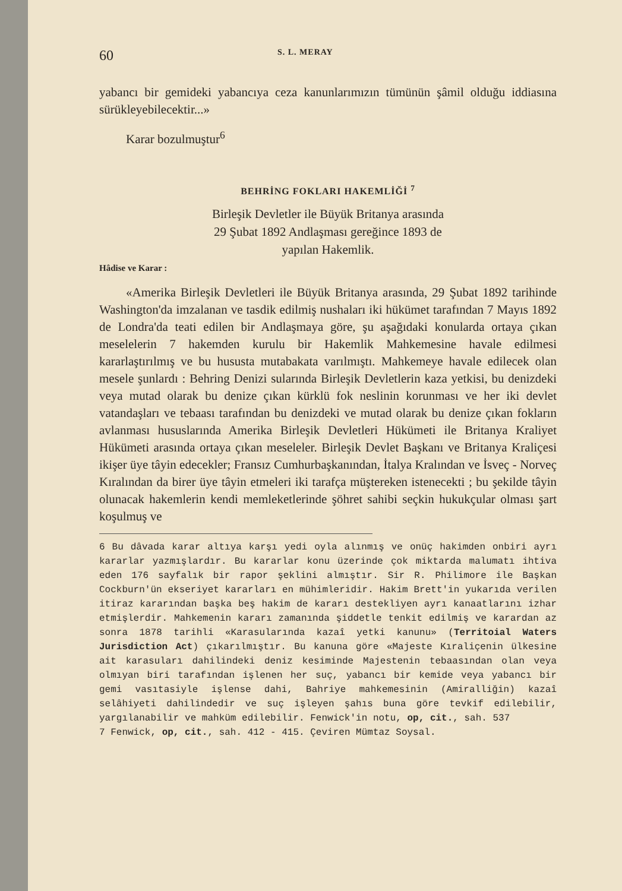60 S. L. MERAY
yabancı bir gemideki yabancıya ceza kanunlarımızın tümünün şâmil olduğu iddiasına sürükleyebilecektir...»
Karar bozulmuştur<sup>6</sup>
BEHRİNG FOKLARI HAKEMLİĞİ <sup>7</sup>
Birleşik Devletler ile Büyük Britanya arasında
29 Şubat 1892 Andlaşması gereğince 1893 de
yapılan Hakemlik.
Hâdise ve Karar :
«Amerika Birleşik Devletleri ile Büyük Britanya arasında, 29 Şubat 1892 tarihinde Washington'da imzalanan ve tasdik edilmiş nushaları iki hükümet tarafından 7 Mayıs 1892 de Londra'da teati edilen bir Andlaşmaya göre, şu aşağıdaki konularda ortaya çıkan meselelerin 7 hakemden kurulu bir Hakemlik Mahkemesine havale edilmesi kararlaştırılmış ve bu hususta mutabakata varılmıştı. Mahkemeye havale edilecek olan mesele şunlardı : Behring Denizi sularında Birleşik Devletlerin kaza yetkisi, bu denizdeki veya mutad olarak bu denize çıkan kürklü fok neslinin korunması ve her iki devlet vatandaşları ve tebaası tarafından bu denizdeki ve mutad olarak bu denize çıkan fokların avlanması hususlarında Amerika Birleşik Devletleri Hükümeti ile Britanya Kraliyet Hükümeti arasında ortaya çıkan meseleler. Birleşik Devlet Başkanı ve Britanya Kraliçesi ikişer üye tâyin edecekler; Fransız Cumhurbaşkanından, İtalya Kralından ve İsveç - Norveç Kıralından da birer üye tâyin etmeleri iki tarafça müştereken istenecekti ; bu şekilde tâyin olunacak hakemlerin kendi memleketlerinde şöhret sahibi seçkin hukukçular olması şart koşulmuş ve
6 Bu dâvada karar altıya karşı yedi oyla alınmış ve onüç hakimden onbiri ayrı kararlar yazmışlardır. Bu kararlar konu üzerinde çok miktarda malumatı ihtiva eden 176 sayfalık bir rapor şeklini almıştır. Sir R. Philimore ile Başkan Cockburn'ün ekseriyet kararları en mühimleridir. Hakim Brett'in yukarıda verilen itiraz kararından başka beş hakim de kararı destekliyen ayrı kanaatlarını izhar etmişlerdir. Mahkemenin kararı zamanında şiddetle tenkit edilmiş ve karardan az sonra 1878 tarihli «Karasularında kazaî yetki kanunu» (Territoial Waters Jurisdiction Act) çıkarılmıştır. Bu kanuna göre «Majeste Kıraliçenin ülkesine ait karasuları dahilindeki deniz kesiminde Majestenin tebaasından olan veya olmıyan biri tarafından işlenen her suç, yabancı bir kemide veya yabancı bir gemi vasıtasiyle işlense dahi, Bahriye mahkemesinin (Amiralliğin) kazaî selâhiyeti dahilindedir ve suç işleyen şahıs buna göre tevkif edilebilir, yargılanabilir ve mahküm edilebilir. Fenwick'in notu, op, cit., sah. 537
7 Fenwick, op, cit., sah. 412 - 415. Çeviren Mümtaz Soysal.